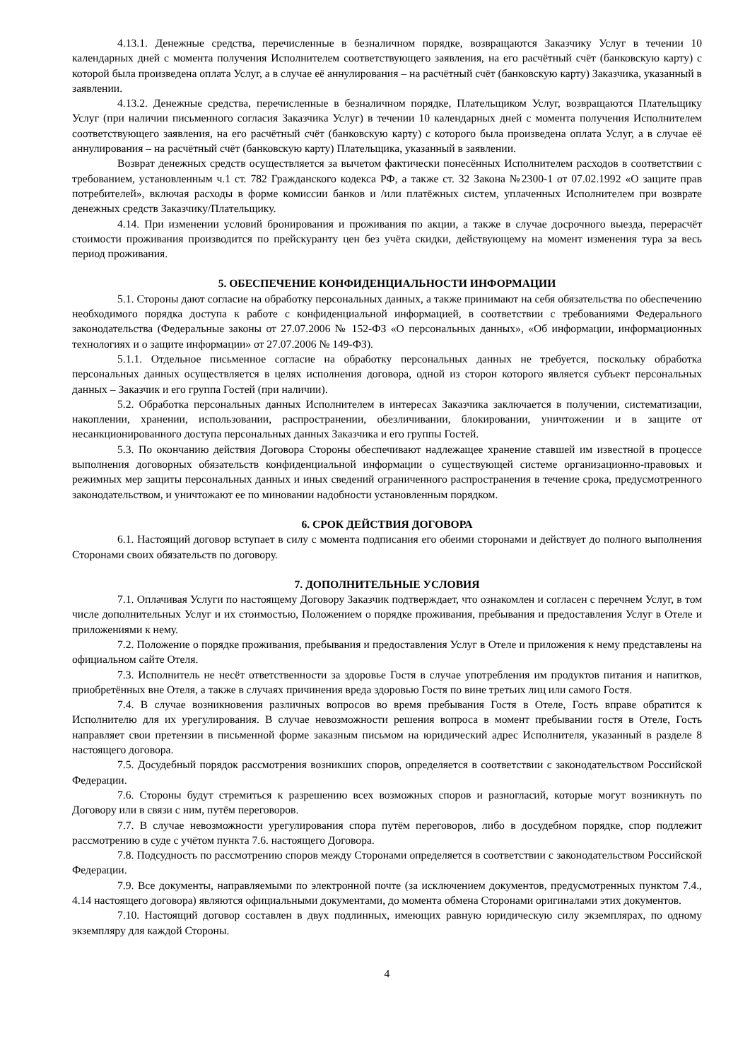4.13.1. Денежные средства, перечисленные в безналичном порядке, возвращаются Заказчику Услуг в течении 10 календарных дней с момента получения Исполнителем соответствующего заявления, на его расчётный счёт (банковскую карту) с которой была произведена оплата Услуг, а в случае её аннулирования – на расчётный счёт (банковскую карту) Заказчика, указанный в заявлении.
4.13.2. Денежные средства, перечисленные в безналичном порядке, Плательщиком Услуг, возвращаются Плательщику Услуг (при наличии письменного согласия Заказчика Услуг) в течении 10 календарных дней с момента получения Исполнителем соответствующего заявления, на его расчётный счёт (банковскую карту) с которого была произведена оплата Услуг, а в случае её аннулирования – на расчётный счёт (банковскую карту) Плательщика, указанный в заявлении.
Возврат денежных средств осуществляется за вычетом фактически понесённых Исполнителем расходов в соответствии с требованием, установленным ч.1 ст. 782 Гражданского кодекса РФ, а также ст. 32 Закона №2300-1 от 07.02.1992 «О защите прав потребителей», включая расходы в форме комиссии банков и /или платёжных систем, уплаченных Исполнителем при возврате денежных средств Заказчику/Плательщику.
4.14. При изменении условий бронирования и проживания по акции, а также в случае досрочного выезда, перерасчёт стоимости проживания производится по прейскуранту цен без учёта скидки, действующему на момент изменения тура за весь период проживания.
5. ОБЕСПЕЧЕНИЕ КОНФИДЕНЦИАЛЬНОСТИ ИНФОРМАЦИИ
5.1. Стороны дают согласие на обработку персональных данных, а также принимают на себя обязательства по обеспечению необходимого порядка доступа к работе с конфиденциальной информацией, в соответствии с требованиями Федерального законодательства (Федеральные законы от 27.07.2006 № 152-ФЗ «О персональных данных», «Об информации, информационных технологиях и о защите информации» от 27.07.2006 № 149-ФЗ).
5.1.1. Отдельное письменное согласие на обработку персональных данных не требуется, поскольку обработка персональных данных осуществляется в целях исполнения договора, одной из сторон которого является субъект персональных данных – Заказчик и его группа Гостей (при наличии).
5.2. Обработка персональных данных Исполнителем в интересах Заказчика заключается в получении, систематизации, накоплении, хранении, использовании, распространении, обезличивании, блокировании, уничтожении и в защите от несанкционированного доступа персональных данных Заказчика и его группы Гостей.
5.3. По окончанию действия Договора Стороны обеспечивают надлежащее хранение ставшей им известной в процессе выполнения договорных обязательств конфиденциальной информации о существующей системе организационно-правовых и режимных мер защиты персональных данных и иных сведений ограниченного распространения в течение срока, предусмотренного законодательством, и уничтожают ее по миновании надобности установленным порядком.
6. СРОК ДЕЙСТВИЯ ДОГОВОРА
6.1. Настоящий договор вступает в силу с момента подписания его обеими сторонами и действует до полного выполнения Сторонами своих обязательств по договору.
7. ДОПОЛНИТЕЛЬНЫЕ УСЛОВИЯ
7.1. Оплачивая Услуги по настоящему Договору Заказчик подтверждает, что ознакомлен и согласен с перечнем Услуг, в том числе дополнительных Услуг и их стоимостью, Положением о порядке проживания, пребывания и предоставления Услуг в Отеле и приложениями к нему.
7.2. Положение о порядке проживания, пребывания и предоставления Услуг в Отеле и приложения к нему представлены на официальном сайте Отеля.
7.3. Исполнитель не несёт ответственности за здоровье Гостя в случае употребления им продуктов питания и напитков, приобретённых вне Отеля, а также в случаях причинения вреда здоровью Гостя по вине третьих лиц или самого Гостя.
7.4. В случае возникновения различных вопросов во время пребывания Гостя в Отеле, Гость вправе обратится к Исполнителю для их урегулирования. В случае невозможности решения вопроса в момент пребывании гостя в Отеле, Гость направляет свои претензии в письменной форме заказным письмом на юридический адрес Исполнителя, указанный в разделе 8 настоящего договора.
7.5. Досудебный порядок рассмотрения возникших споров, определяется в соответствии с законодательством Российской Федерации.
7.6. Стороны будут стремиться к разрешению всех возможных споров и разногласий, которые могут возникнуть по Договору или в связи с ним, путём переговоров.
7.7. В случае невозможности урегулирования спора путём переговоров, либо в досудебном порядке, спор подлежит рассмотрению в суде с учётом пункта 7.6. настоящего Договора.
7.8. Подсудность по рассмотрению споров между Сторонами определяется в соответствии с законодательством Российской Федерации.
7.9. Все документы, направляемыми по электронной почте (за исключением документов, предусмотренных пунктом 7.4., 4.14 настоящего договора) являются официальными документами, до момента обмена Сторонами оригиналами этих документов.
7.10. Настоящий договор составлен в двух подлинных, имеющих равную юридическую силу экземплярах, по одному экземпляру для каждой Стороны.
4